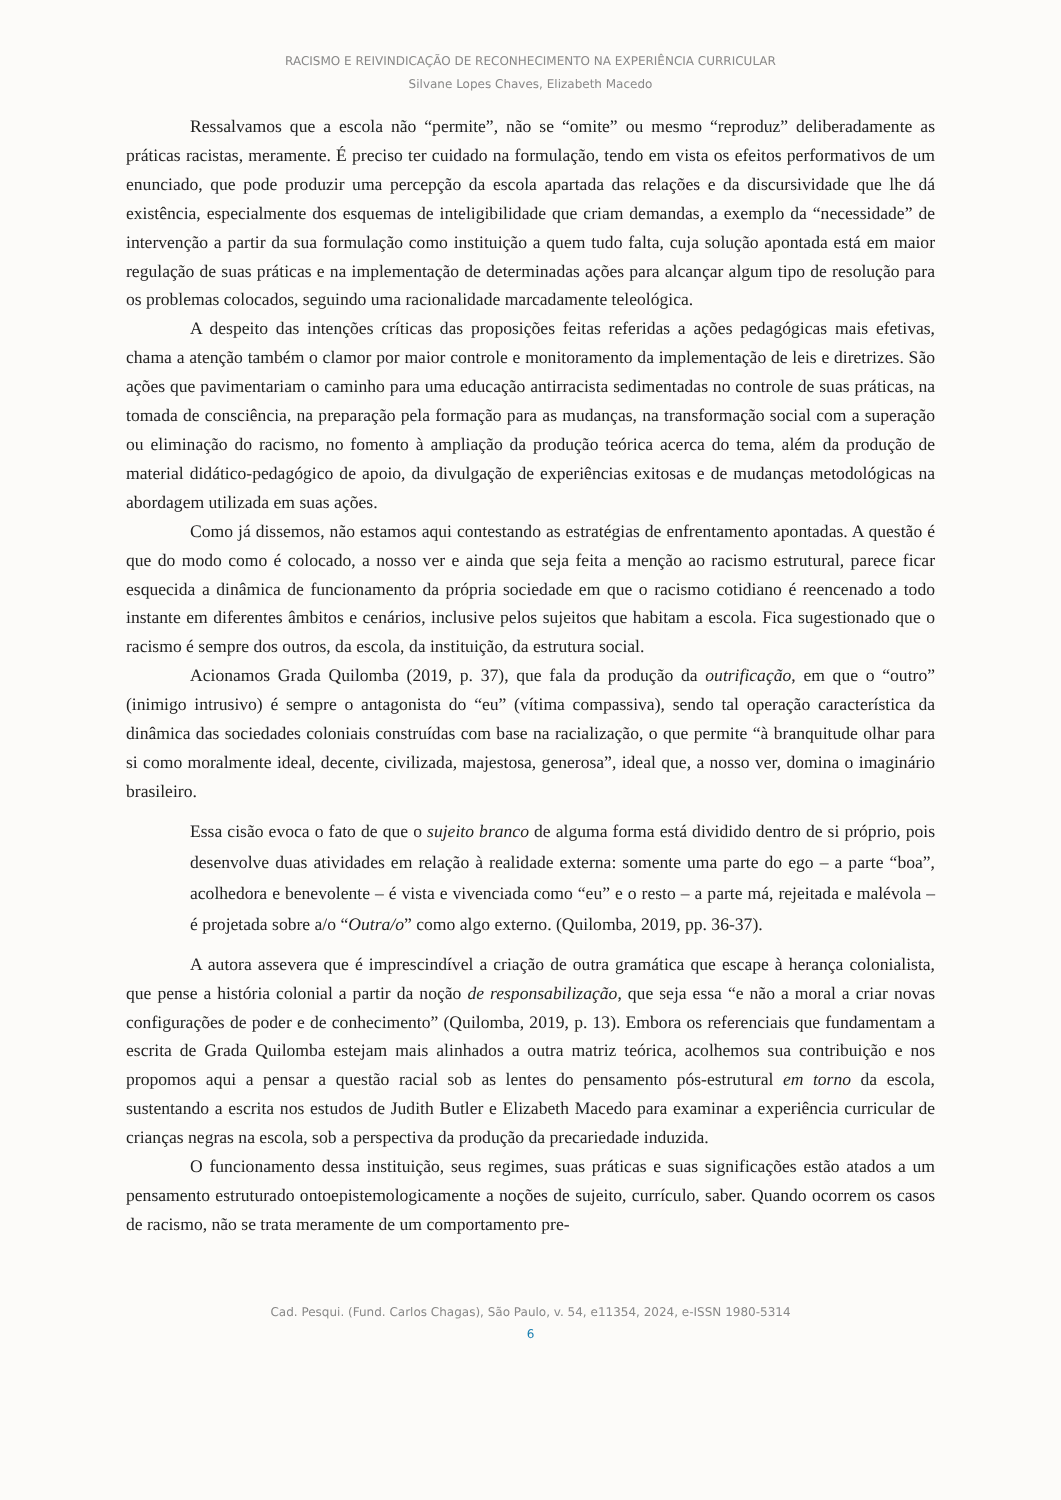RACISMO E REIVINDICAÇÃO DE RECONHECIMENTO NA EXPERIÊNCIA CURRICULAR
Silvane Lopes Chaves, Elizabeth Macedo
Ressalvamos que a escola não “permite”, não se “omite” ou mesmo “reproduz” deliberadamente as práticas racistas, meramente. É preciso ter cuidado na formulação, tendo em vista os efeitos performativos de um enunciado, que pode produzir uma percepção da escola apartada das relações e da discursividade que lhe dá existência, especialmente dos esquemas de inteligibilidade que criam demandas, a exemplo da “necessidade” de intervenção a partir da sua formulação como instituição a quem tudo falta, cuja solução apontada está em maior regulação de suas práticas e na implementação de determinadas ações para alcançar algum tipo de resolução para os problemas colocados, seguindo uma racionalidade marcadamente teleológica.
A despeito das intenções críticas das proposições feitas referidas a ações pedagógicas mais efetivas, chama a atenção também o clamor por maior controle e monitoramento da implementação de leis e diretrizes. São ações que pavimentariam o caminho para uma educação antirracista sedimentadas no controle de suas práticas, na tomada de consciência, na preparação pela formação para as mudanças, na transformação social com a superação ou eliminação do racismo, no fomento à ampliação da produção teórica acerca do tema, além da produção de material didático-pedagógico de apoio, da divulgação de experiências exitosas e de mudanças metodológicas na abordagem utilizada em suas ações.
Como já dissemos, não estamos aqui contestando as estratégias de enfrentamento apontadas. A questão é que do modo como é colocado, a nosso ver e ainda que seja feita a menção ao racismo estrutural, parece ficar esquecida a dinâmica de funcionamento da própria sociedade em que o racismo cotidiano é reencenado a todo instante em diferentes âmbitos e cenários, inclusive pelos sujeitos que habitam a escola. Fica sugestionado que o racismo é sempre dos outros, da escola, da instituição, da estrutura social.
Acionamos Grada Quilomba (2019, p. 37), que fala da produção da outrificação, em que o “outro” (inimigo intrusivo) é sempre o antagonista do “eu” (vítima compassiva), sendo tal operação característica da dinâmica das sociedades coloniais construídas com base na racialização, o que permite “à branquitude olhar para si como moralmente ideal, decente, civilizada, majestosa, generosa”, ideal que, a nosso ver, domina o imaginário brasileiro.
Essa cisão evoca o fato de que o sujeito branco de alguma forma está dividido dentro de si próprio, pois desenvolve duas atividades em relação à realidade externa: somente uma parte do ego – a parte “boa”, acolhedora e benevolente – é vista e vivenciada como “eu” e o resto – a parte má, rejeitada e malévola – é projetada sobre a/o “Outra/o” como algo externo. (Quilomba, 2019, pp. 36-37).
A autora assevera que é imprescindível a criação de outra gramática que escape à herança colonialista, que pense a história colonial a partir da noção de responsabilização, que seja essa “e não a moral a criar novas configurações de poder e de conhecimento” (Quilomba, 2019, p. 13). Embora os referenciais que fundamentam a escrita de Grada Quilomba estejam mais alinhados a outra matriz teórica, acolhemos sua contribuição e nos propomos aqui a pensar a questão racial sob as lentes do pensamento pós-estrutural em torno da escola, sustentando a escrita nos estudos de Judith Butler e Elizabeth Macedo para examinar a experiência curricular de crianças negras na escola, sob a perspectiva da produção da precariedade induzida.
O funcionamento dessa instituição, seus regimes, suas práticas e suas significações estão atados a um pensamento estruturado ontoepistemologicamente a noções de sujeito, currículo, saber. Quando ocorrem os casos de racismo, não se trata meramente de um comportamento pre-
Cad. Pesqui. (Fund. Carlos Chagas), São Paulo, v. 54, e11354, 2024, e-ISSN 1980-5314
6